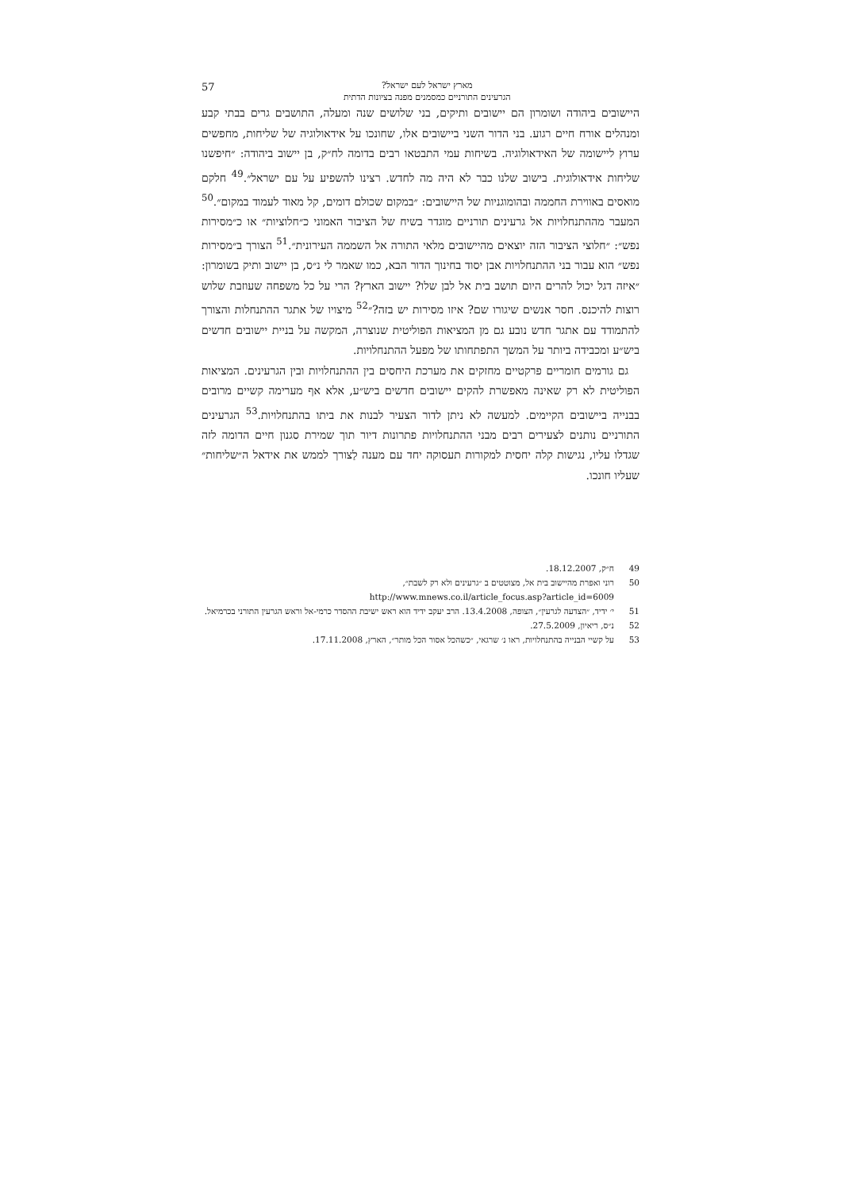מארץ ישראל לעם ישראל?
הגרעינים התורניים כמסמנים מפנה בציונות הדתית
57
היישובים ביהודה ושומרון הם יישובים ותיקים, בני שלושים שנה ומעלה, התושבים גרים בבתי קבע ומנהלים אורח חיים רגוע. בני הדור השני ביישובים אלו, שחונכו על אידאולוגיה של שליחות, מחפשים ערוץ ליישומה של האידאולוגיה. בשיחות עמי התבטאו רבים בדומה לח״ק, בן יישוב ביהודה: ״חיפשנו שליחות אידאולוגית. בישוב שלנו כבר לא היה מה לחדש. רצינו להשפיע על עם ישראל״.<sup>49</sup> חלקם מואסים באווירת החממה ובהומוגניות של היישובים: ״במקום שכולם דומים, קל מאוד לעמוד במקום״.<sup>50</sup> המעבר מההתנחלויות אל גרעינים תורניים מוגדר בשיח של הציבור האמוני כ״חלוציות״ או כ״מסירות נפש״: ״חלוצי הציבור הזה יוצאים מהיישובים מלאי התורה אל השממה העירונית״.<sup>51</sup> הצורך ב״מסירות נפש״ הוא עבור בני ההתנחלויות אבן יסוד בחינוך הדור הבא, כמו שאמר לי נ״ס, בן יישוב ותיק בשומרון: ״איזה דגל יכול להרים היום תושב בית אל לבן שלו? יישוב הארץ? הרי על כל משפחה שעוזבת שלוש רוצות להיכנס. חסר אנשים שיגורו שם? איזו מסירות יש בזה?״<sup>52</sup> מיצויו של אתגר ההתנחלות והצורך להתמודד עם אתגר חדש נובע גם מן המציאות הפוליטית שנוצרה, המקשה על בניית יישובים חדשים ביש״ע ומכבידה ביותר על המשך התפתחותו של מפעל ההתנחלויות.
גם גורמים חומריים פרקטיים מחזקים את מערכת היחסים בין ההתנחלויות ובין הגרעינים. המציאות הפוליטית לא רק שאינה מאפשרת להקים יישובים חדשים ביש״ע, אלא אף מערימה קשיים מרובים בבנייה ביישובים הקיימים. למעשה לא ניתן לדור הצעיר לבנות את ביתו בהתנחלויות.<sup>53</sup> הגרעינים התורניים נותנים לצעירים רבים מבני ההתנחלויות פתרונות דיור תוך שמירת סגנון חיים הדומה לזה שגדלו עליו, נגישות קלה יחסית למקורות תעסוקה יחד עם מענה לַצורך לממש את אידאל ה״שליחות״ שעליו חונכו.
49 ח״ק, 18.12.2007.
50 רוני ואפרת מהיישוב בית אל, מצוטטים ב ״גרעינים ולא רק לשבת״,
http://www.mnews.co.il/article_focus.asp?article_id=6009
51 י׳ ידיד, ״הצדעה לגרעין״, הצופה, 13.4.2008. הרב יעקב ידיד הוא ראש ישיבת ההסדר כרמי-אל וראש הגרעין התורני בכרמיאל.
52 נ״ס, ריאיון, 27.5.2009.
53 על קשיי הבנייה בהתנחלויות, ראו נ׳ שרגאי, ״כשהכל אסור הכל מותר״, הארץ, 17.11.2008.